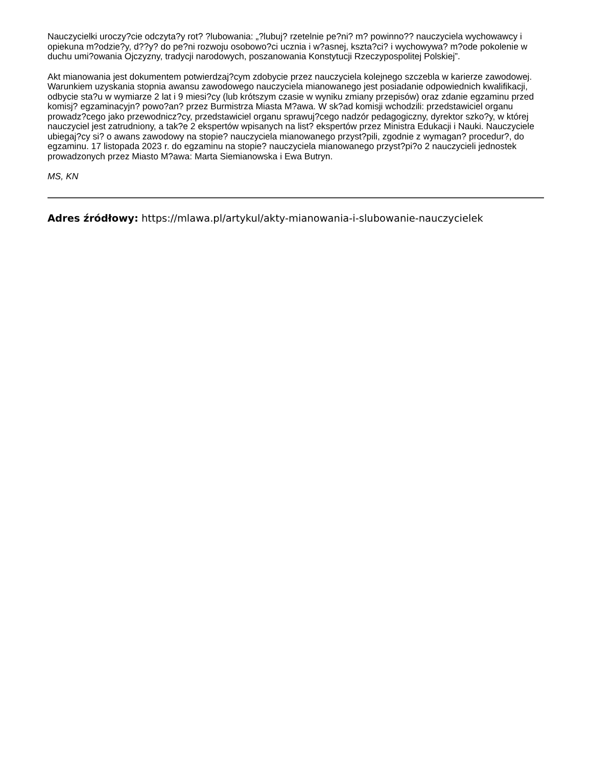Nauczycielki uroczy?cie odczyta?y rot? ?lubowania: „?lubuj? rzetelnie pe?ni? m? powinno?? nauczyciela wychowawcy i opiekuna m?odzie?y, d??y? do pe?ni rozwoju osobowo?ci ucznia i w?asnej, kszta?ci? i wychowywa? m?ode pokolenie w duchu umi?owania Ojczyzny, tradycji narodowych, poszanowania Konstytucji Rzeczypospolitej Polskiej”.
Akt mianowania jest dokumentem potwierdzaj?cym zdobycie przez nauczyciela kolejnego szczebla w karierze zawodowej. Warunkiem uzyskania stopnia awansu zawodowego nauczyciela mianowanego jest posiadanie odpowiednich kwalifikacji, odbycie sta?u w wymiarze 2 lat i 9 miesi?cy (lub krótszym czasie w wyniku zmiany przepisów) oraz zdanie egzaminu przed komisj? egzaminacyjn? powo?an? przez Burmistrza Miasta M?awa. W sk?ad komisji wchodzili: przedstawiciel organu prowadz?cego jako przewodnicz?cy, przedstawiciel organu sprawuj?cego nadzór pedagogiczny, dyrektor szko?y, w której nauczyciel jest zatrudniony, a tak?e 2 ekspertów wpisanych na list? ekspertów przez Ministra Edukacji i Nauki. Nauczyciele ubiegaj?cy si? o awans zawodowy na stopie? nauczyciela mianowanego przyst?pili, zgodnie z wymagan? procedur?, do egzaminu. 17 listopada 2023 r. do egzaminu na stopie? nauczyciela mianowanego przyst?pi?o 2 nauczycieli jednostek prowadzonych przez Miasto M?awa: Marta Siemianowska i Ewa Butryn.
MS, KN
Adres źródłowy: https://mlawa.pl/artykul/akty-mianowania-i-slubowanie-nauczycielek